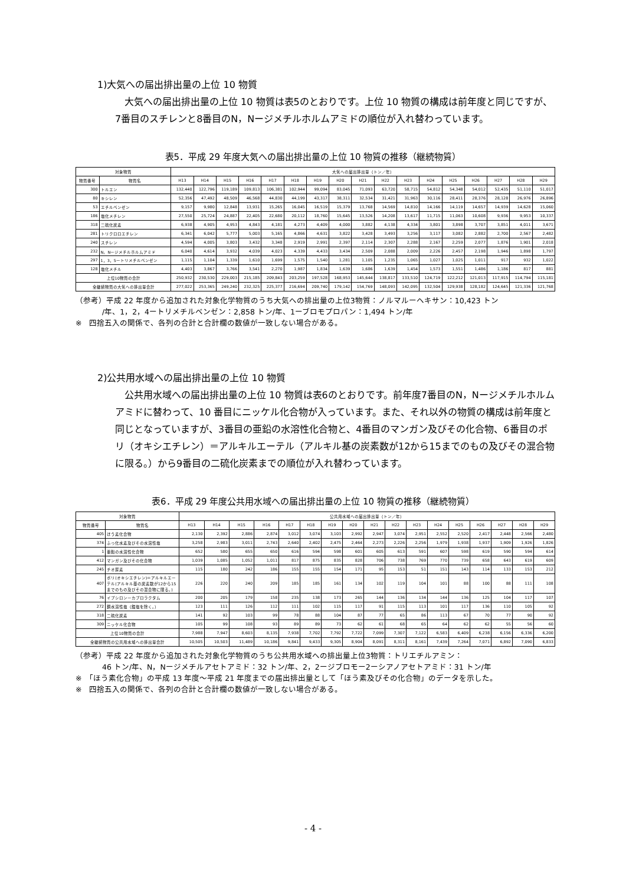1)大気への届出排出量の上位 10 物質
大気への届出排出量の上位 10 物質は表5のとおりです。上位 10 物質の構成は前年度と同じですが、7番目のスチレンと8番目のN，Nージメチルホルムアミドの順位が入れ替わっています。
表5．平成 29 年度大気への届出排出量の上位 10 物質の推移（継続物質）
| 対象物質 | | 大気への届出排出量（トン／年） | | | | | | | | | | | | | | | | |
| --- | --- | --- | --- | --- | --- | --- | --- | --- | --- | --- | --- | --- | --- | --- | --- | --- | --- | --- |
| 物質番号 | 物質名 | H13 | H14 | H15 | H16 | H17 | H18 | H19 | H20 | H21 | H22 | H23 | H24 | H25 | H26 | H27 | H28 | H29 |
| 300 | トルエン | 132,440 | 122,796 | 119,189 | 109,813 | 106,381 | 102,944 | 99,094 | 83,045 | 71,093 | 63,720 | 58,715 | 54,812 | 54,348 | 54,012 | 52,435 | 51,110 | 51,017 |
| 80 | キシレン | 52,356 | 47,492 | 48,509 | 46,568 | 44,830 | 44,199 | 43,317 | 38,311 | 32,534 | 31,421 | 31,963 | 30,116 | 28,411 | 28,376 | 28,128 | 26,976 | 26,896 |
| 53 | エチルベンゼン | 9,157 | 9,980 | 12,848 | 13,931 | 15,265 | 16,045 | 16,519 | 15,379 | 13,768 | 14,569 | 14,810 | 14,166 | 14,119 | 14,657 | 14,939 | 14,628 | 15,060 |
| 186 | 塩化メチレン | 27,550 | 25,724 | 24,887 | 22,405 | 22,680 | 20,112 | 18,760 | 15,645 | 13,526 | 14,208 | 13,617 | 11,715 | 11,063 | 10,608 | 9,936 | 9,953 | 10,337 |
| 318 | 二硫化炭素 | 6,938 | 4,905 | 4,953 | 4,843 | 4,181 | 4,273 | 4,409 | 4,000 | 3,882 | 4,138 | 4,334 | 3,801 | 3,898 | 3,707 | 3,851 | 4,011 | 3,671 |
| 281 | トリクロロエチレン | 6,341 | 6,042 | 5,777 | 5,003 | 5,165 | 4,866 | 4,631 | 3,822 | 3,428 | 3,493 | 3,256 | 3,117 | 3,082 | 2,882 | 2,700 | 2,567 | 2,482 |
| 240 | スチレン | 4,594 | 4,005 | 3,803 | 3,432 | 3,348 | 2,919 | 2,991 | 2,397 | 2,114 | 2,307 | 2,288 | 2,167 | 2,259 | 2,077 | 1,876 | 1,901 | 2,018 |
| 232 | N，Nージメチルホルムアミド | 6,040 | 4,614 | 3,932 | 4,039 | 4,023 | 4,339 | 4,433 | 3,434 | 2,509 | 2,088 | 2,009 | 2,226 | 2,457 | 2,198 | 1,946 | 1,898 | 1,797 |
| 297 | 1，3，5ートリメチルベンゼン | 1,115 | 1,104 | 1,339 | 1,610 | 1,699 | 1,575 | 1,540 | 1,281 | 1,105 | 1,235 | 1,065 | 1,027 | 1,025 | 1,011 | 917 | 932 | 1,022 |
| 128 | 塩化メチル | 4,403 | 3,867 | 3,766 | 3,541 | 2,270 | 1,987 | 1,834 | 1,639 | 1,686 | 1,639 | 1,454 | 1,573 | 1,551 | 1,486 | 1,186 | 817 | 881 |
| 上位10物質の合計 | | 250,932 | 230,530 | 229,003 | 215,185 | 209,843 | 203,259 | 197,528 | 168,953 | 145,644 | 138,817 | 133,510 | 124,719 | 122,212 | 121,013 | 117,915 | 114,794 | 115,181 |
| 全継続物質の大気への排出量合計 | | 277,022 | 253,365 | 249,240 | 232,325 | 225,377 | 216,694 | 209,740 | 179,142 | 154,769 | 148,093 | 142,095 | 132,504 | 129,938 | 128,182 | 124,645 | 121,336 | 121,768 |
（参考）平成 22 年度から追加された対象化学物質のうち大気への排出量の上位3物質：ノルマルーヘキサン：10,423 トン
/年、1，2，4ートリメチルベンゼン：2,858 トン/年、1ーブロモプロパン：1,494 トン/年
※　四捨五入の関係で、各列の合計と合計欄の数値が一致しない場合がある。
2)公共用水域への届出排出量の上位 10 物質
公共用水域への届出排出量の上位 10 物質は表6のとおりです。前年度7番目のN，Nージメチルホルムアミドに替わって、10 番目にニッケル化合物が入っています。また、それ以外の物質の構成は前年度と同じとなっていますが、3番目の亜鉛の水溶性化合物と、4番目のマンガン及びその化合物、6番目のポリ（オキシエチレン）＝アルキルエーテル（アルキル基の炭素数が12から15までのもの及びその混合物に限る。）から9番目の二硫化炭素までの順位が入れ替わっています。
表6．平成 29 年度公共用水域への届出排出量の上位 10 物質の推移（継続物質）
| 対象物質 | | 公共用水域への届出排出量（トン／年） | | | | | | | | | | | | | | | | |
| --- | --- | --- | --- | --- | --- | --- | --- | --- | --- | --- | --- | --- | --- | --- | --- | --- | --- | --- |
| 物質番号 | 物質名 | H13 | H14 | H15 | H16 | H17 | H18 | H19 | H20 | H21 | H22 | H23 | H24 | H25 | H26 | H27 | H28 | H29 |
| 405 | ほう素化合物 | 2,130 | 2,392 | 2,886 | 2,874 | 3,012 | 3,074 | 3,103 | 2,992 | 2,947 | 3,074 | 2,951 | 2,552 | 2,520 | 2,417 | 2,448 | 2,566 | 2,480 |
| 374 | ふっ化水素及びその水溶性塩 | 3,258 | 2,983 | 3,011 | 2,743 | 2,640 | 2,402 | 2,475 | 2,464 | 2,273 | 2,226 | 2,256 | 1,979 | 1,938 | 1,937 | 1,909 | 1,926 | 1,826 |
| 1 | 亜鉛の水溶性化合物 | 652 | 580 | 655 | 650 | 616 | 594 | 598 | 601 | 605 | 613 | 591 | 607 | 598 | 619 | 590 | 594 | 614 |
| 412 | マンガン及びその化合物 | 1,039 | 1,085 | 1,052 | 1,011 | 817 | 875 | 835 | 828 | 706 | 738 | 769 | 770 | 739 | 658 | 643 | 619 | 609 |
| 245 | チオ尿素 | 115 | 180 | 242 | 186 | 155 | 155 | 154 | 171 | 95 | 153 | 51 | 151 | 143 | 114 | 133 | 153 | 212 |
| 407 | ポリ(オキシエチレン)＝アルキルエーテル(アルキル基の炭素数が12から15までのもの及びその混合物に限る。) | 226 | 220 | 240 | 209 | 185 | 185 | 161 | 134 | 102 | 119 | 104 | 101 | 88 | 100 | 88 | 111 | 108 |
| 76 | イプシロンーカプロラクタム | 200 | 205 | 179 | 158 | 235 | 138 | 173 | 265 | 144 | 136 | 134 | 144 | 136 | 125 | 104 | 117 | 107 |
| 272 | 銅水溶性塩（錯塩を除く。） | 123 | 111 | 126 | 112 | 111 | 102 | 115 | 117 | 91 | 115 | 113 | 101 | 117 | 136 | 110 | 105 | 92 |
| 318 | 二硫化炭素 | 141 | 92 | 103 | 99 | 78 | 88 | 104 | 87 | 77 | 65 | 86 | 113 | 67 | 70 | 77 | 90 | 92 |
| 309 | ニッケル化合物 | 105 | 99 | 108 | 93 | 89 | 89 | 73 | 62 | 61 | 68 | 65 | 64 | 62 | 62 | 55 | 56 | 60 |
| 上位10物質の合計 | | 7,988 | 7,947 | 8,603 | 8,135 | 7,938 | 7,702 | 7,792 | 7,722 | 7,099 | 7,307 | 7,122 | 6,583 | 6,409 | 6,238 | 6,156 | 6,336 | 6,200 |
| 全継続物質の公共用水域への排出量合計 | | 10,505 | 10,503 | 11,489 | 10,186 | 9,841 | 9,433 | 9,305 | 8,904 | 8,091 | 8,311 | 8,161 | 7,439 | 7,264 | 7,071 | 6,892 | 7,090 | 6,833 |
（参考）平成 22 年度から追加された対象化学物質のうち公共用水域への排出量上位3物質：トリエチルアミン：
46 トン/年、N，Nージメチルアセトアミド：32 トン/年、2，2ージブロモー2ーシアノアセトアミド：31 トン/年
※　「ほう素化合物」の平成 13 年度～平成 21 年度までの届出排出量として「ほう素及びその化合物」のデータを示した。
※　四捨五入の関係で、各列の合計と合計欄の数値が一致しない場合がある。
- 4 -